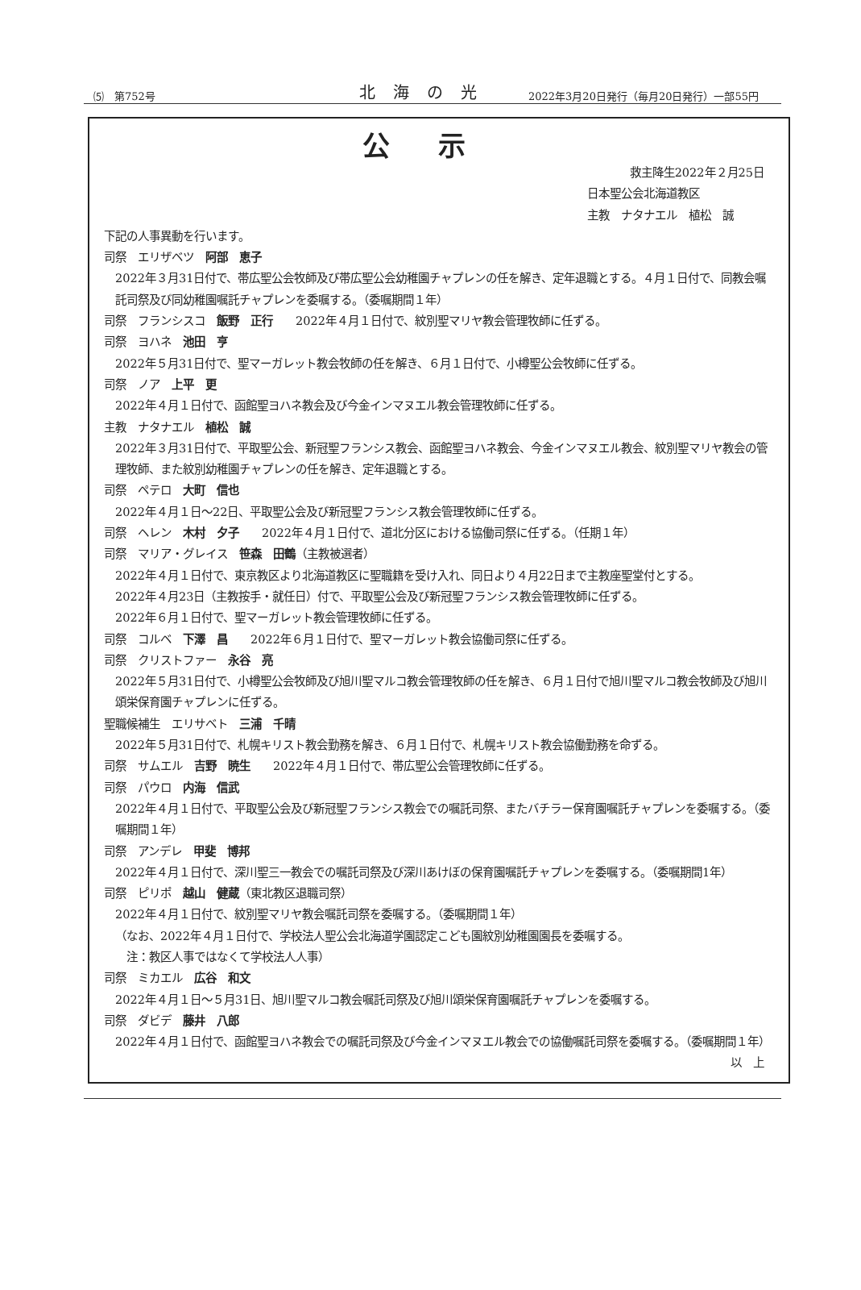⑸　第752号 北海の光 2022年3月20日発行（毎月20日発行）一部55円
公示
救主降生2022年２月25日
日本聖公会北海道教区
主教　ナタナエル　植松　誠
下記の人事異動を行います。
司祭　エリザベツ　阿部　恵子
2022年３月31日付で、帯広聖公会牧師及び帯広聖公会幼稚園チャプレンの任を解き、定年退職とする。４月１日付で、同教会嘱託司祭及び同幼稚園嘱託チャプレンを委嘱する。（委嘱期間１年）
司祭　フランシスコ　飯野　正行　　2022年４月１日付で、紋別聖マリヤ教会管理牧師に任ずる。
司祭　ヨハネ　池田　亨
2022年５月31日付で、聖マーガレット教会牧師の任を解き、６月１日付で、小樽聖公会牧師に任ずる。
司祭　ノア　上平　更
2022年４月１日付で、函館聖ヨハネ教会及び今金インマヌエル教会管理牧師に任ずる。
主教　ナタナエル　植松　誠
2022年３月31日付で、平取聖公会、新冠聖フランシス教会、函館聖ヨハネ教会、今金インマヌエル教会、紋別聖マリヤ教会の管理牧師、また紋別幼稚園チャプレンの任を解き、定年退職とする。
司祭　ペテロ　大町　信也
2022年４月１日～22日、平取聖公会及び新冠聖フランシス教会管理牧師に任ずる。
司祭　ヘレン　木村　夕子　　2022年４月１日付で、道北分区における協働司祭に任ずる。（任期１年）
司祭　マリア・グレイス　笹森　田鶴（主教被選者）
2022年４月１日付で、東京教区より北海道教区に聖職籍を受け入れ、同日より４月22日まで主教座聖堂付とする。
2022年４月23日（主教按手・就任日）付で、平取聖公会及び新冠聖フランシス教会管理牧師に任ずる。
2022年６月１日付で、聖マーガレット教会管理牧師に任ずる。
司祭　コルベ　下澤　昌　　2022年６月１日付で、聖マーガレット教会協働司祭に任ずる。
司祭　クリストファー　永谷　亮
2022年５月31日付で、小樽聖公会牧師及び旭川聖マルコ教会管理牧師の任を解き、６月１日付で旭川聖マルコ教会牧師及び旭川頌栄保育園チャプレンに任ずる。
聖職候補生　エリサベト　三浦　千晴
2022年５月31日付で、札幌キリスト教会勤務を解き、６月１日付で、札幌キリスト教会協働勤務を命ずる。
司祭　サムエル　吉野　暁生　　2022年４月１日付で、帯広聖公会管理牧師に任ずる。
司祭　パウロ　内海　信武
2022年４月１日付で、平取聖公会及び新冠聖フランシス教会での嘱託司祭、またバチラー保育園嘱託チャプレンを委嘱する。（委嘱期間１年）
司祭　アンデレ　甲斐　博邦
2022年４月１日付で、深川聖三一教会での嘱託司祭及び深川あけぼの保育園嘱託チャプレンを委嘱する。（委嘱期間1年）
司祭　ピリポ　越山　健蔵（東北教区退職司祭）
2022年４月１日付で、紋別聖マリヤ教会嘱託司祭を委嘱する。（委嘱期間１年）
（なお、2022年４月１日付で、学校法人聖公会北海道学園認定こども園紋別幼稚園園長を委嘱する。
　注：教区人事ではなくて学校法人人事）
司祭　ミカエル　広谷　和文
2022年４月１日～５月31日、旭川聖マルコ教会嘱託司祭及び旭川頌栄保育園嘱託チャプレンを委嘱する。
司祭　ダビデ　藤井　八郎
2022年４月１日付で、函館聖ヨハネ教会での嘱託司祭及び今金インマヌエル教会での協働嘱託司祭を委嘱する。（委嘱期間１年）
以　上